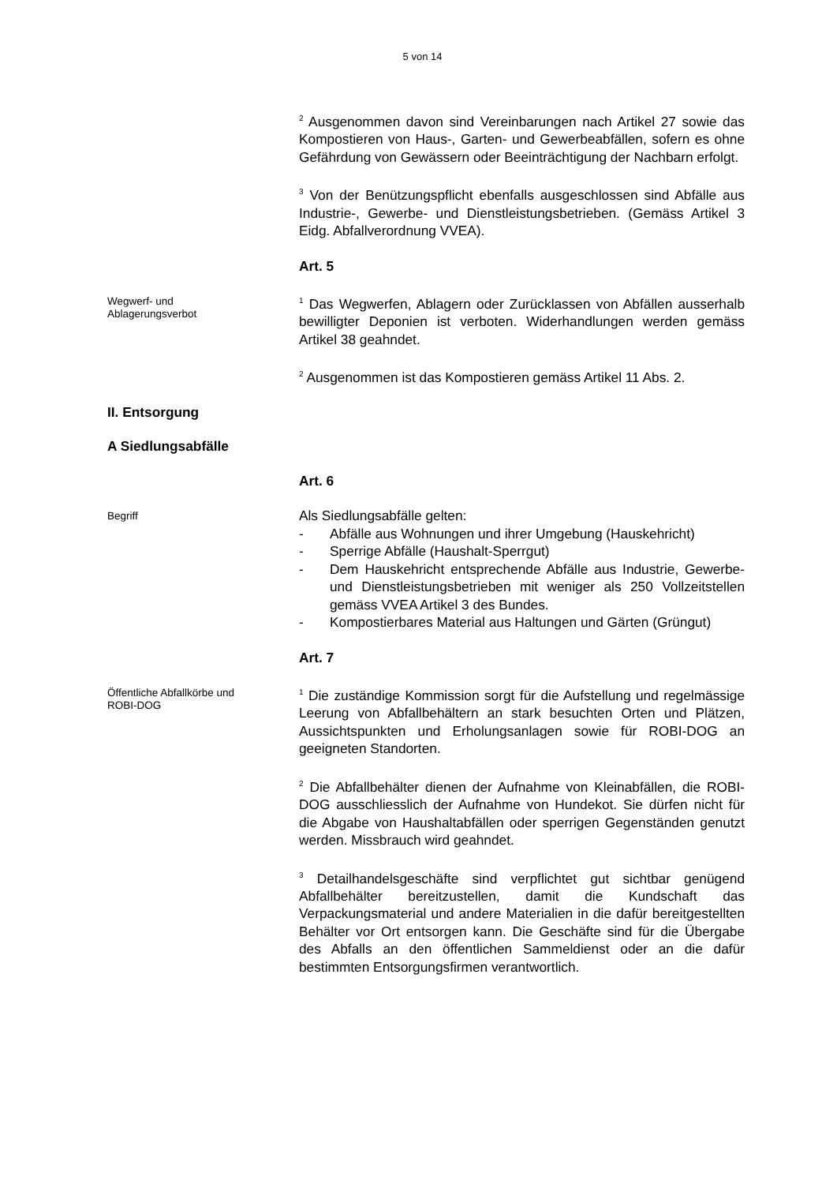5 von 14
<sup>2</sup> Ausgenommen davon sind Vereinbarungen nach Artikel 27 sowie das Kompostieren von Haus-, Garten- und Gewerbeabfällen, sofern es ohne Gefährdung von Gewässern oder Beeinträchtigung der Nachbarn erfolgt.
<sup>3</sup> Von der Benützungspflicht ebenfalls ausgeschlossen sind Abfälle aus Industrie-, Gewerbe- und Dienstleistungsbetrieben. (Gemäss Artikel 3 Eidg. Abfallverordnung VVEA).
Art. 5
Wegwerf- und
Ablagerungsverbot
<sup>1</sup> Das Wegwerfen, Ablagern oder Zurücklassen von Abfällen ausserhalb bewilligter Deponien ist verboten. Widerhandlungen werden gemäss Artikel 38 geahndet.
<sup>2</sup> Ausgenommen ist das Kompostieren gemäss Artikel 11 Abs. 2.
II. Entsorgung
A Siedlungsabfälle
Art. 6
Begriff
Als Siedlungsabfälle gelten:
- Abfälle aus Wohnungen und ihrer Umgebung (Hauskehricht)
- Sperrige Abfälle (Haushalt-Sperrgut)
- Dem Hauskehricht entsprechende Abfälle aus Industrie, Gewerbe- und Dienstleistungsbetrieben mit weniger als 250 Vollzeitstellen gemäss VVEA Artikel 3 des Bundes.
- Kompostierbares Material aus Haltungen und Gärten (Grüngut)
Art. 7
Öffentliche Abfallkörbe und
ROBI-DOG
<sup>1</sup> Die zuständige Kommission sorgt für die Aufstellung und regelmässige Leerung von Abfallbehältern an stark besuchten Orten und Plätzen, Aussichtspunkten und Erholungsanlagen sowie für ROBI-DOG an geeigneten Standorten.
<sup>2</sup> Die Abfallbehälter dienen der Aufnahme von Kleinabfällen, die ROBI-DOG ausschliesslich der Aufnahme von Hundekot. Sie dürfen nicht für die Abgabe von Haushaltabfällen oder sperrigen Gegenständen genutzt werden. Missbrauch wird geahndet.
<sup>3</sup> Detailhandelsgeschäfte sind verpflichtet gut sichtbar genügend Abfallbehälter bereitzustellen, damit die Kundschaft das Verpackungsmaterial und andere Materialien in die dafür bereitgestellten Behälter vor Ort entsorgen kann. Die Geschäfte sind für die Übergabe des Abfalls an den öffentlichen Sammeldienst oder an die dafür bestimmten Entsorgungsfirmen verantwortlich.